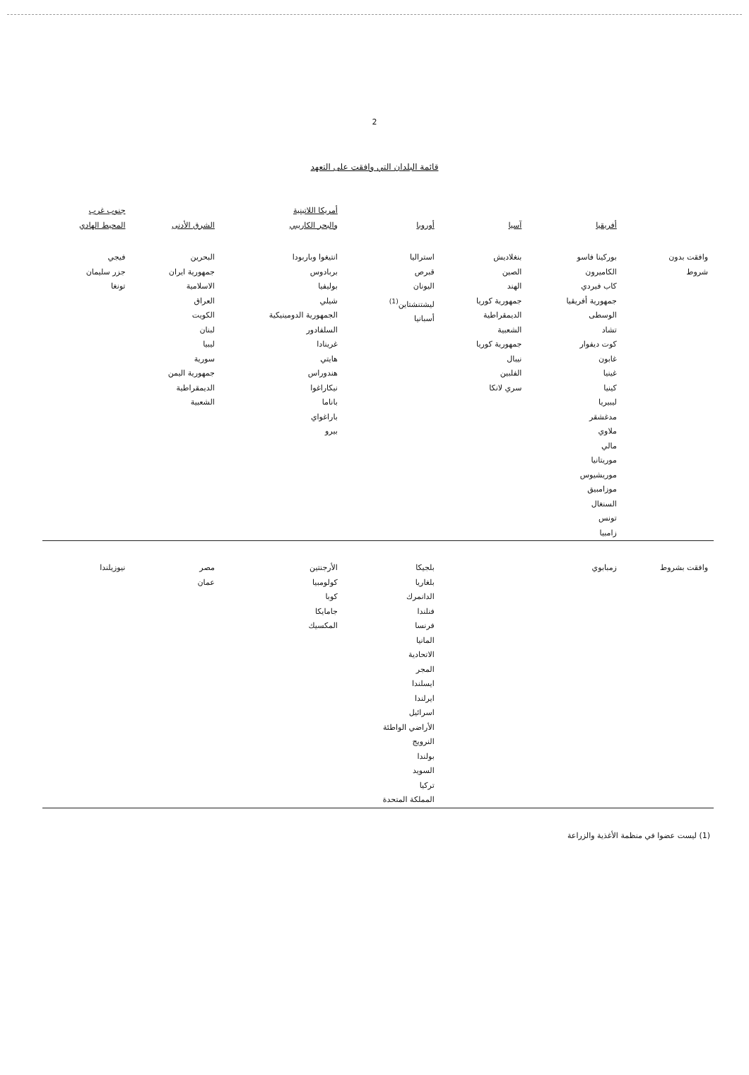2
قائمة البلدان التي وافقت على التعهد
| | أفريقيا | آسيا | أوروبا | أمريكا اللاتينية والبحر الكاريبي | الشرق الأدنى | جنوب غرب المحيط الهادي |
| --- | --- | --- | --- | --- | --- | --- |
| وافقت بدون شروط | بوركينا فاسو الكاميرون كاب فيردي جمهورية أفريقيا الوسطى تشاد كوت ديفوار غابون غينيا كينيا ليبيريا مدغشقر ملاوي مالي موريتانيا موريشيوس موزامبيق السنغال تونس زامبيا | بنغلاديش الصين الهند جمهورية كوريا الديمقراطية الشعبية جمهورية كوريا نيبال الفلبين سري لانكا | استراليا قبرص اليونان ليشتنشتاين<sup>(1)</sup> أسبانيا | انتيغوا وباربودا بربادوس بوليفيا شيلي الجمهورية الدومينيكية السلفادور غرينادا هايتي هندوراس نيكاراغوا باناما باراغواي بيرو | البحرين جمهورية ايران الاسلامية العراق الكويت لبنان ليبيا سورية جمهورية اليمن الديمقراطية الشعبية | فيجي جزر سليمان تونغا |
| وافقت بشروط | زمبابوي | | بلجيكا بلغاريا الدانمرك فنلندا فرنسا المانيا الاتحادية المجر ايسلندا ايرلندا اسرائيل الأراضي الواطئة النرويج بولندا السويد تركيا المملكة المتحدة | الأرجنتين كولومبيا كوبا جامايكا المكسيك | مصر عمان | نيوزيلندا |
(1) ليست عضوا في منظمة الأغذية والزراعة